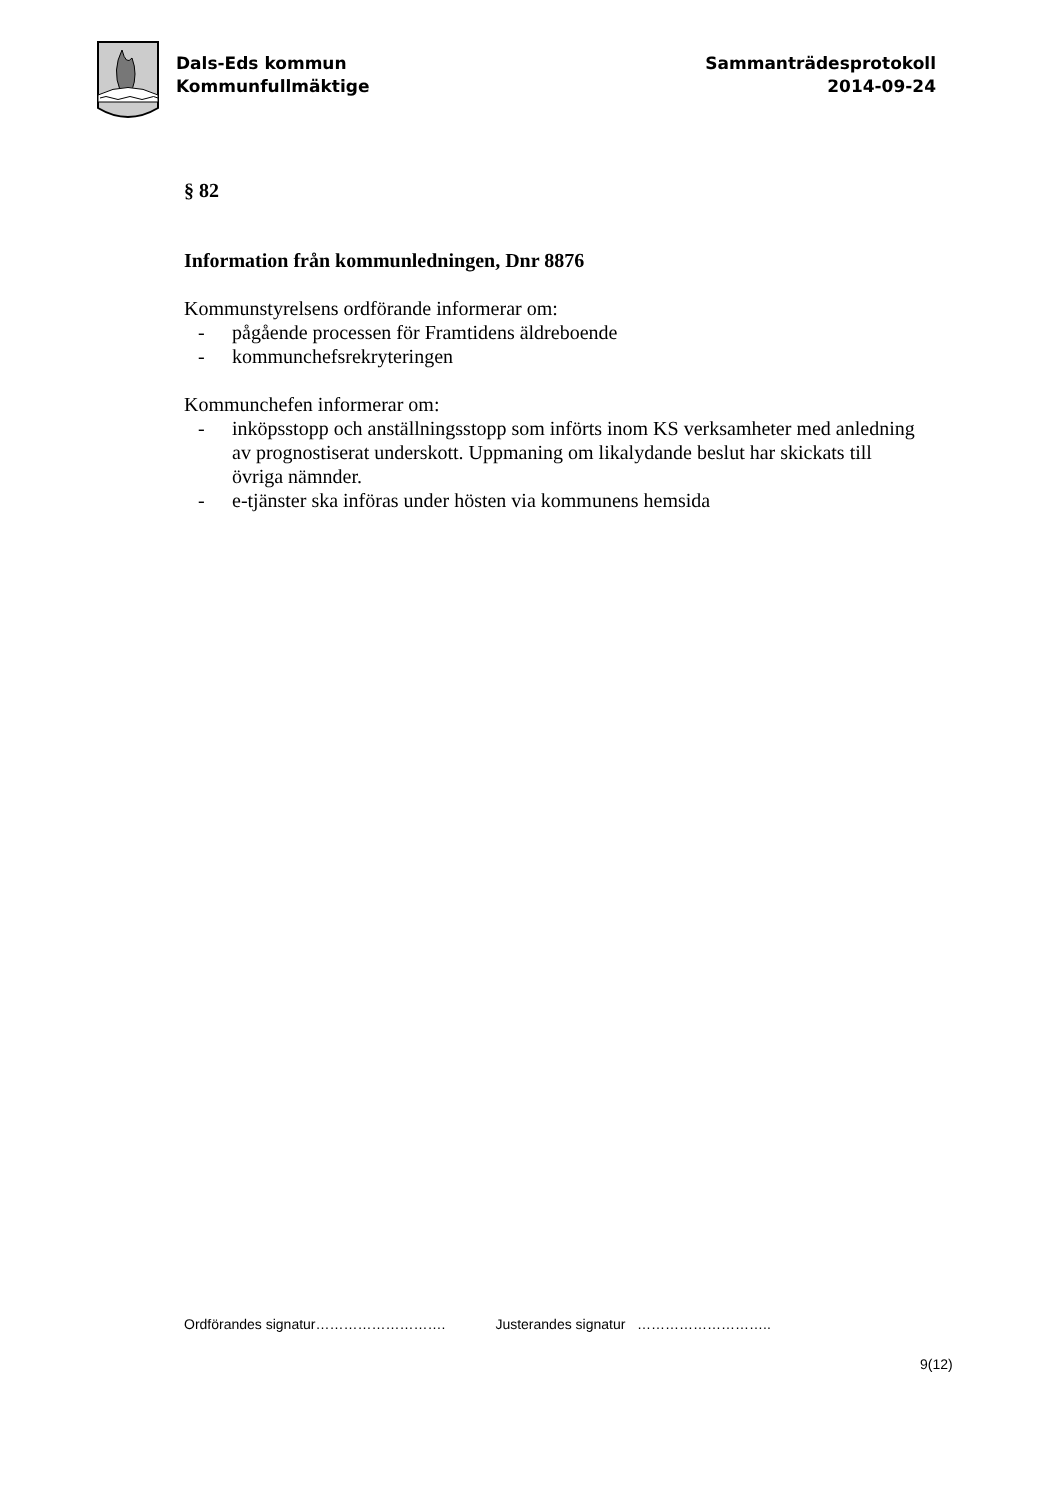Dals-Eds kommun
Kommunfullmäktige
Sammanträdesprotokoll
2014-09-24
§ 82
Information från kommunledningen, Dnr 8876
Kommunstyrelsens ordförande informerar om:
- pågående processen för Framtidens äldreboende
- kommunchefsrekryteringen
Kommunchefen informerar om:
- inköpsstopp och anställningsstopp som införts inom KS verksamheter med anledning av prognostiserat underskott. Uppmaning om likalydande beslut har skickats till övriga nämnder.
- e-tjänster ska införas under hösten via kommunens hemsida
Ordförandes signatur………………………. Justerandes signatur ………………………..
9(12)